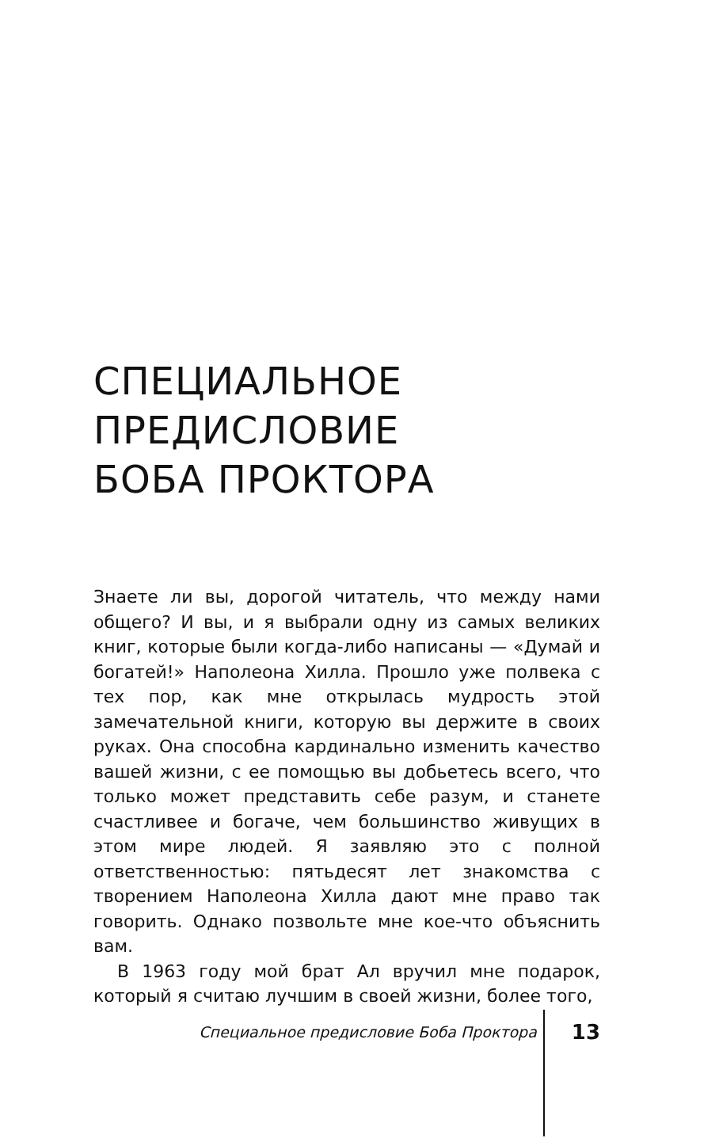СПЕЦИАЛЬНОЕ
ПРЕДИСЛОВИЕ
БОБА ПРОКТОРА
Знаете ли вы, дорогой читатель, что между нами общего? И вы, и я выбрали одну из самых великих книг, которые были когда-либо написаны — «Думай и богатей!» Наполеона Хилла. Прошло уже полвека с тех пор, как мне открылась мудрость этой замечательной книги, которую вы держите в своих руках. Она способна кардинально изменить качество вашей жизни, с ее помощью вы добьетесь всего, что только может представить себе разум, и станете счастливее и богаче, чем большинство живущих в этом мире людей. Я заявляю это с полной ответственностью: пятьдесят лет знакомства с творением Наполеона Хилла дают мне право так говорить. Однако позвольте мне кое-что объяснить вам.
В 1963 году мой брат Ал вручил мне подарок, который я считаю лучшим в своей жизни, более того,
Специальное предисловие Боба Проктора 13